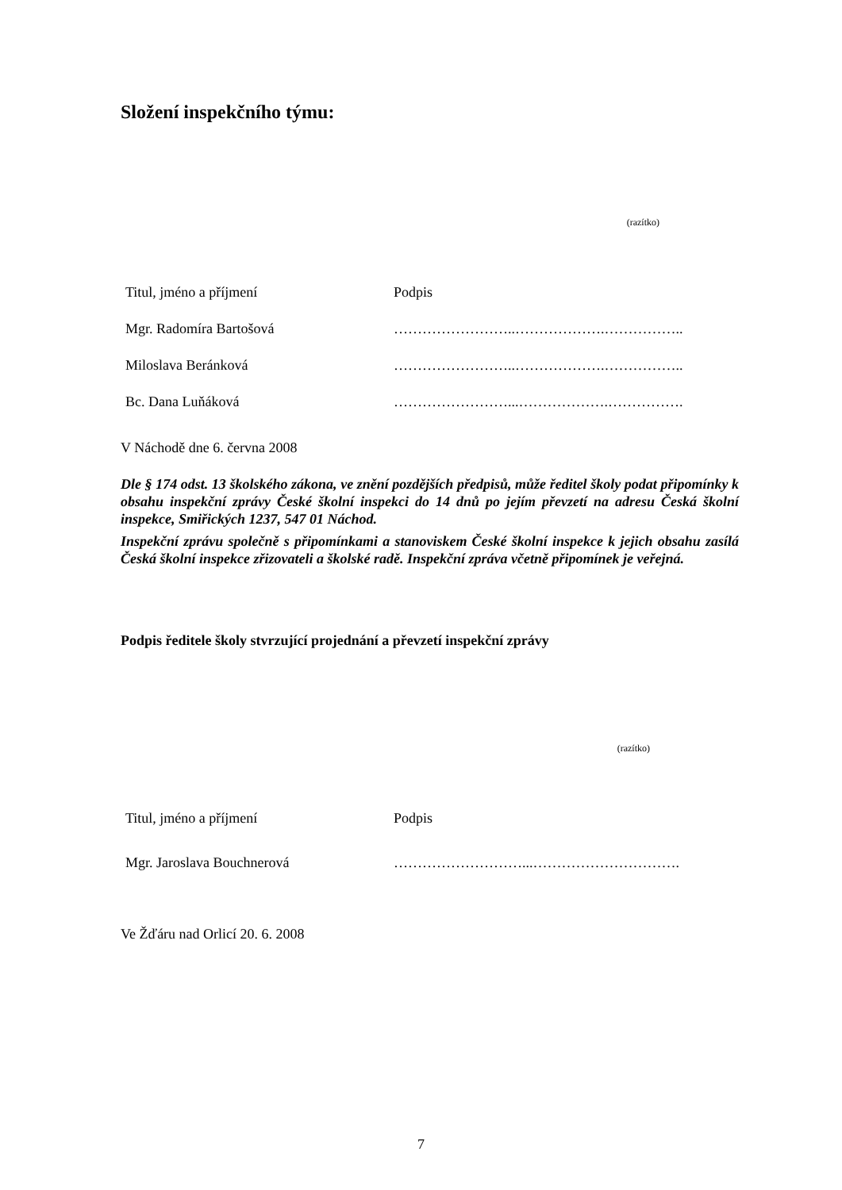Složení inspekčního týmu:
(razítko)
| Titul, jméno a příjmení | Podpis |
| Mgr. Radomíra Bartošová | ……………………..……………….…………….. |
| Miloslava Beránková | ……………………..……………….…………….. |
| Bc. Dana Luňáková | ……………………...……………….……………. |
V Náchodě dne 6. června 2008
Dle § 174 odst. 13 školského zákona, ve znění pozdějších předpisů, může ředitel školy podat připomínky k obsahu inspekční zprávy České školní inspekci do 14 dnů po jejím převzetí na adresu Česká školní inspekce, Smiřických 1237, 547 01 Náchod.
Inspekční zprávu společně s připomínkami a stanoviskem České školní inspekce k jejich obsahu zasílá Česká školní inspekce zřizovateli a školské radě. Inspekční zpráva včetně připomínek je veřejná.
Podpis ředitele školy stvrzující projednání a převzetí inspekční zprávy
(razítko)
| Titul, jméno a příjmení | Podpis |
| Mgr. Jaroslava Bouchnerová | ………………………...…………………………. |
Ve Žďáru nad Orlicí 20. 6. 2008
7